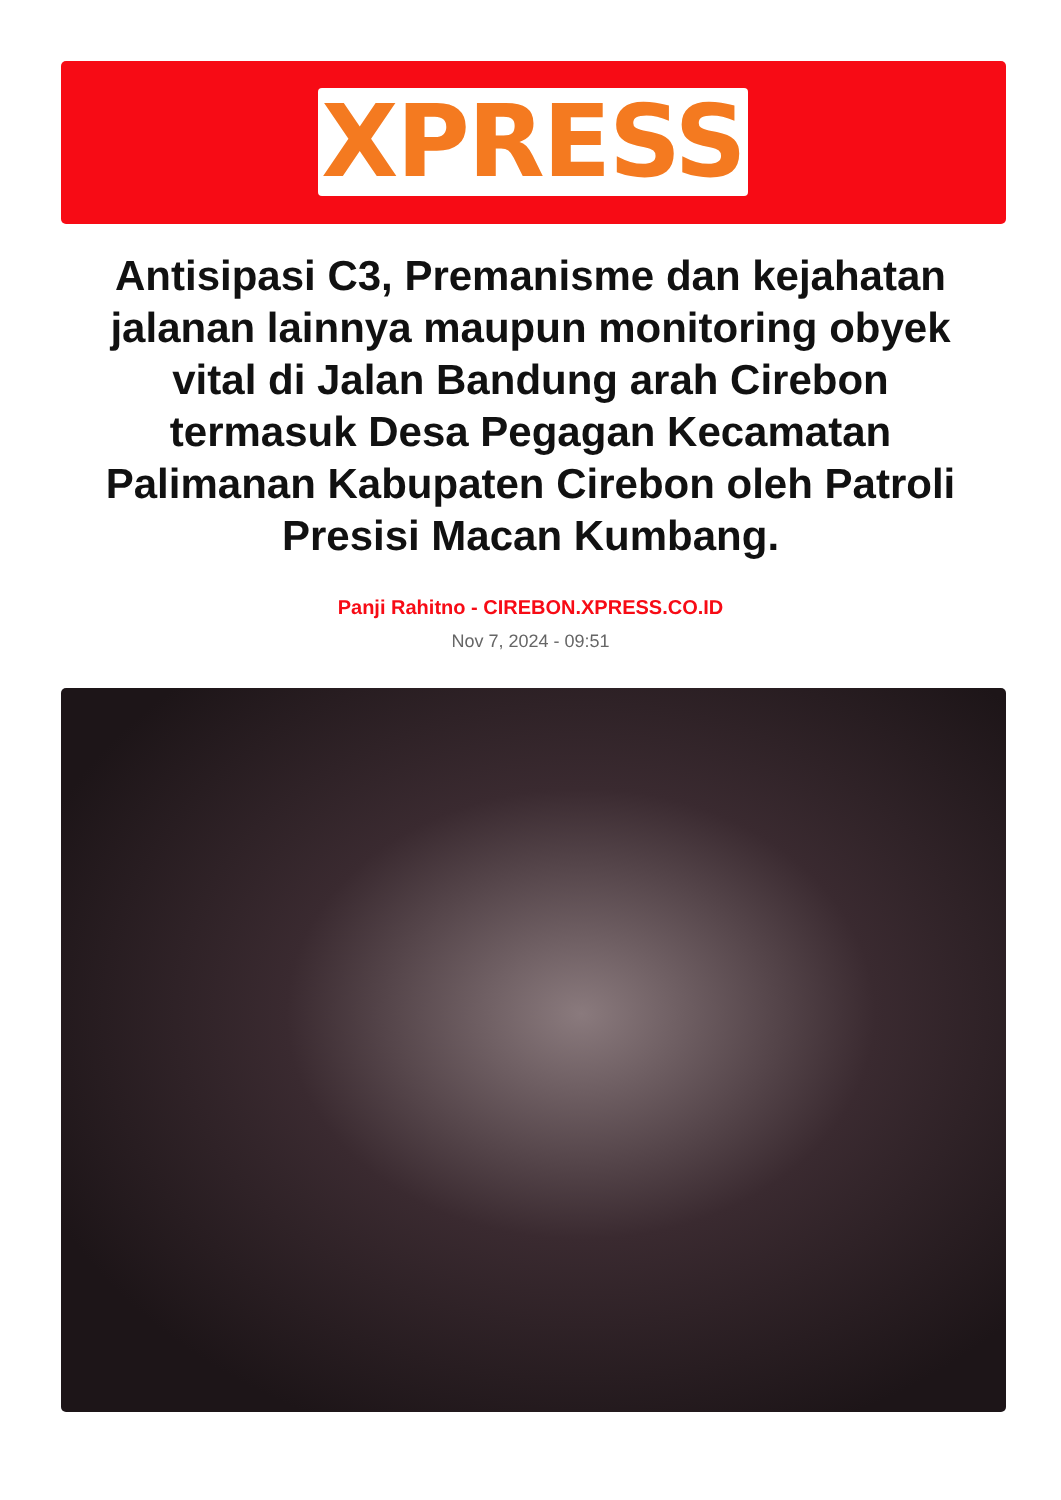XPRESS
Antisipasi C3, Premanisme dan kejahatan jalanan lainnya maupun monitoring obyek vital di Jalan Bandung arah Cirebon termasuk Desa Pegagan Kecamatan Palimanan Kabupaten Cirebon oleh Patroli Presisi Macan Kumbang.
Panji Rahitno - CIREBON.XPRESS.CO.ID
Nov 7, 2024 - 09:51